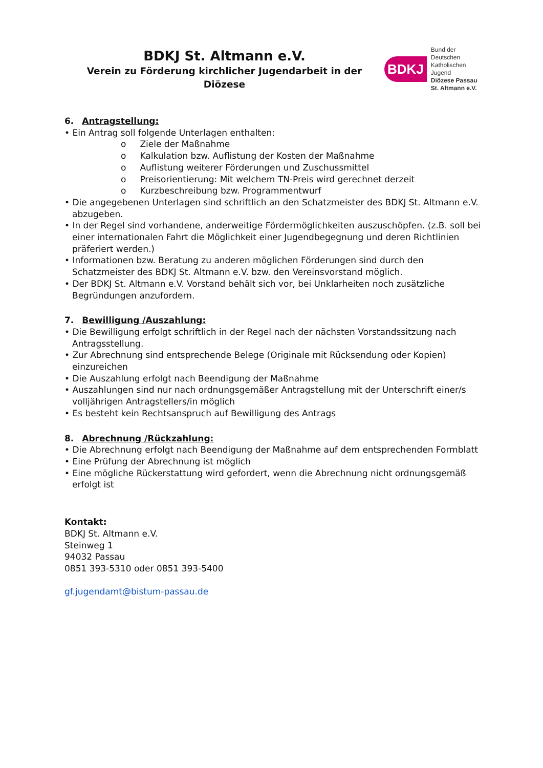BDKJ St. Altmann e.V.
Verein zu Förderung kirchlicher Jugendarbeit in der Diözese
BDKJ
Bund der Deutschen
Katholischen Jugend
Diözese Passau
St. Altmann e.V.
6. Antragstellung:
• Ein Antrag soll folgende Unterlagen enthalten:
o Ziele der Maßnahme
o Kalkulation bzw. Auflistung der Kosten der Maßnahme
o Auflistung weiterer Förderungen und Zuschussmittel
o Preisorientierung: Mit welchem TN-Preis wird gerechnet derzeit
o Kurzbeschreibung bzw. Programmentwurf
• Die angegebenen Unterlagen sind schriftlich an den Schatzmeister des BDKJ St. Altmann e.V. abzugeben.
• In der Regel sind vorhandene, anderweitige Fördermöglichkeiten auszuschöpfen. (z.B. soll bei einer internationalen Fahrt die Möglichkeit einer Jugendbegegnung und deren Richtlinien präferiert werden.)
• Informationen bzw. Beratung zu anderen möglichen Förderungen sind durch den Schatzmeister des BDKJ St. Altmann e.V. bzw. den Vereinsvorstand möglich.
• Der BDKJ St. Altmann e.V. Vorstand behält sich vor, bei Unklarheiten noch zusätzliche Begründungen anzufordern.
7. Bewilligung /Auszahlung:
• Die Bewilligung erfolgt schriftlich in der Regel nach der nächsten Vorstandssitzung nach Antragsstellung.
• Zur Abrechnung sind entsprechende Belege (Originale mit Rücksendung oder Kopien) einzureichen
• Die Auszahlung erfolgt nach Beendigung der Maßnahme
• Auszahlungen sind nur nach ordnungsgemäßer Antragstellung mit der Unterschrift einer/s volljährigen Antragstellers/in möglich
• Es besteht kein Rechtsanspruch auf Bewilligung des Antrags
8. Abrechnung /Rückzahlung:
• Die Abrechnung erfolgt nach Beendigung der Maßnahme auf dem entsprechenden Formblatt
• Eine Prüfung der Abrechnung ist möglich
• Eine mögliche Rückerstattung wird gefordert, wenn die Abrechnung nicht ordnungsgemäß erfolgt ist
Kontakt:
BDKJ St. Altmann e.V.
Steinweg 1
94032 Passau
0851 393-5310 oder 0851 393-5400
gf.jugendamt@bistum-passau.de